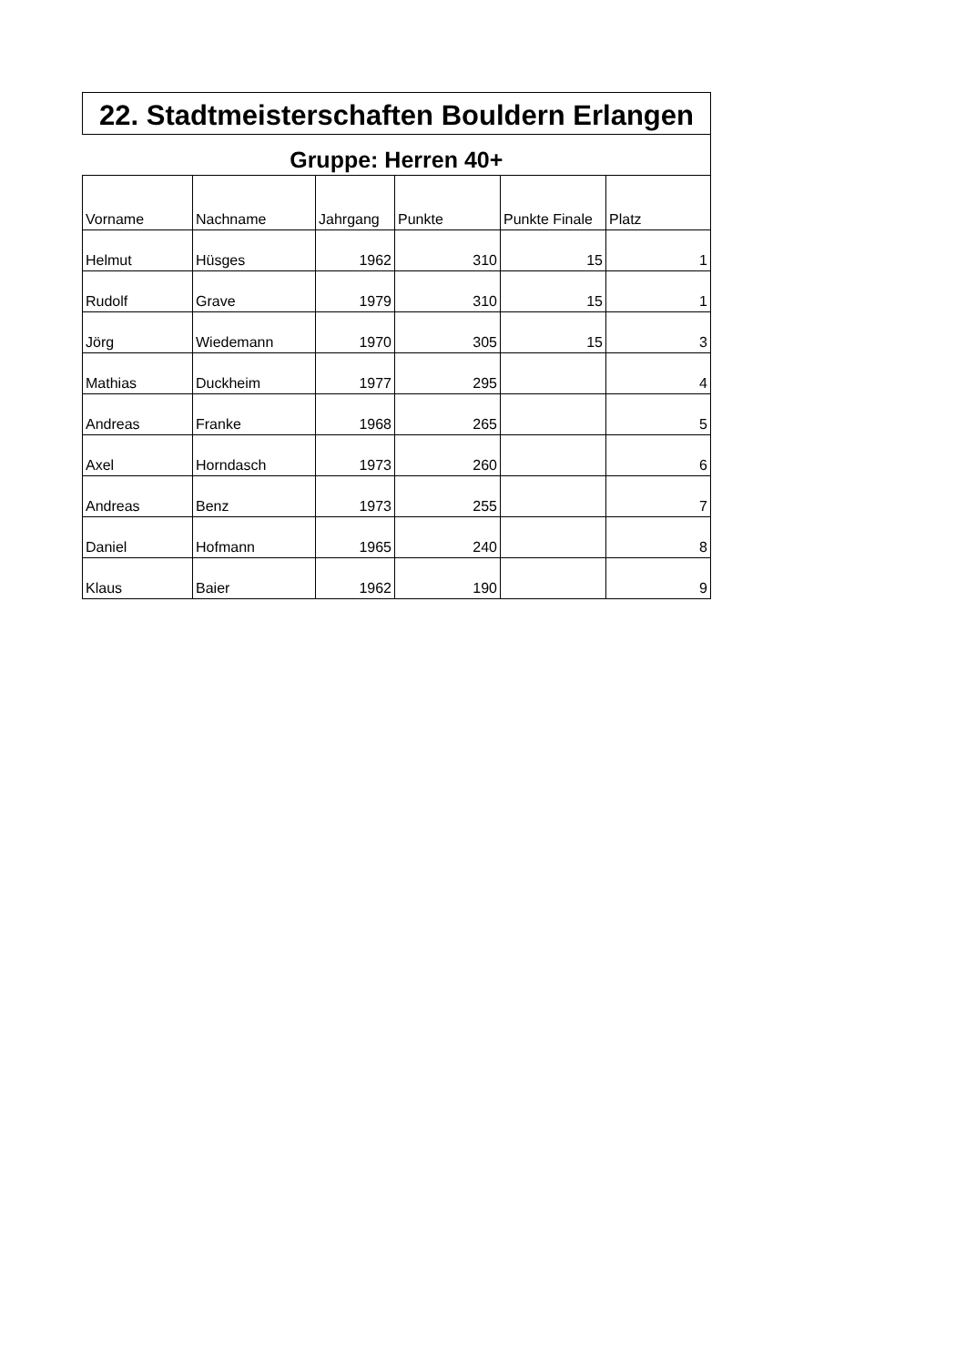| 22. Stadtmeisterschaften Bouldern Erlangen | | | | | |
| Gruppe: Herren 40+ | | | | | |
| Vorname | Nachname | Jahrgang | Punkte | Punkte Finale | Platz |
| Helmut | Hüsges | 1962 | 310 | 15 | 1 |
| Rudolf | Grave | 1979 | 310 | 15 | 1 |
| Jörg | Wiedemann | 1970 | 305 | 15 | 3 |
| Mathias | Duckheim | 1977 | 295 | | 4 |
| Andreas | Franke | 1968 | 265 | | 5 |
| Axel | Horndasch | 1973 | 260 | | 6 |
| Andreas | Benz | 1973 | 255 | | 7 |
| Daniel | Hofmann | 1965 | 240 | | 8 |
| Klaus | Baier | 1962 | 190 | | 9 |